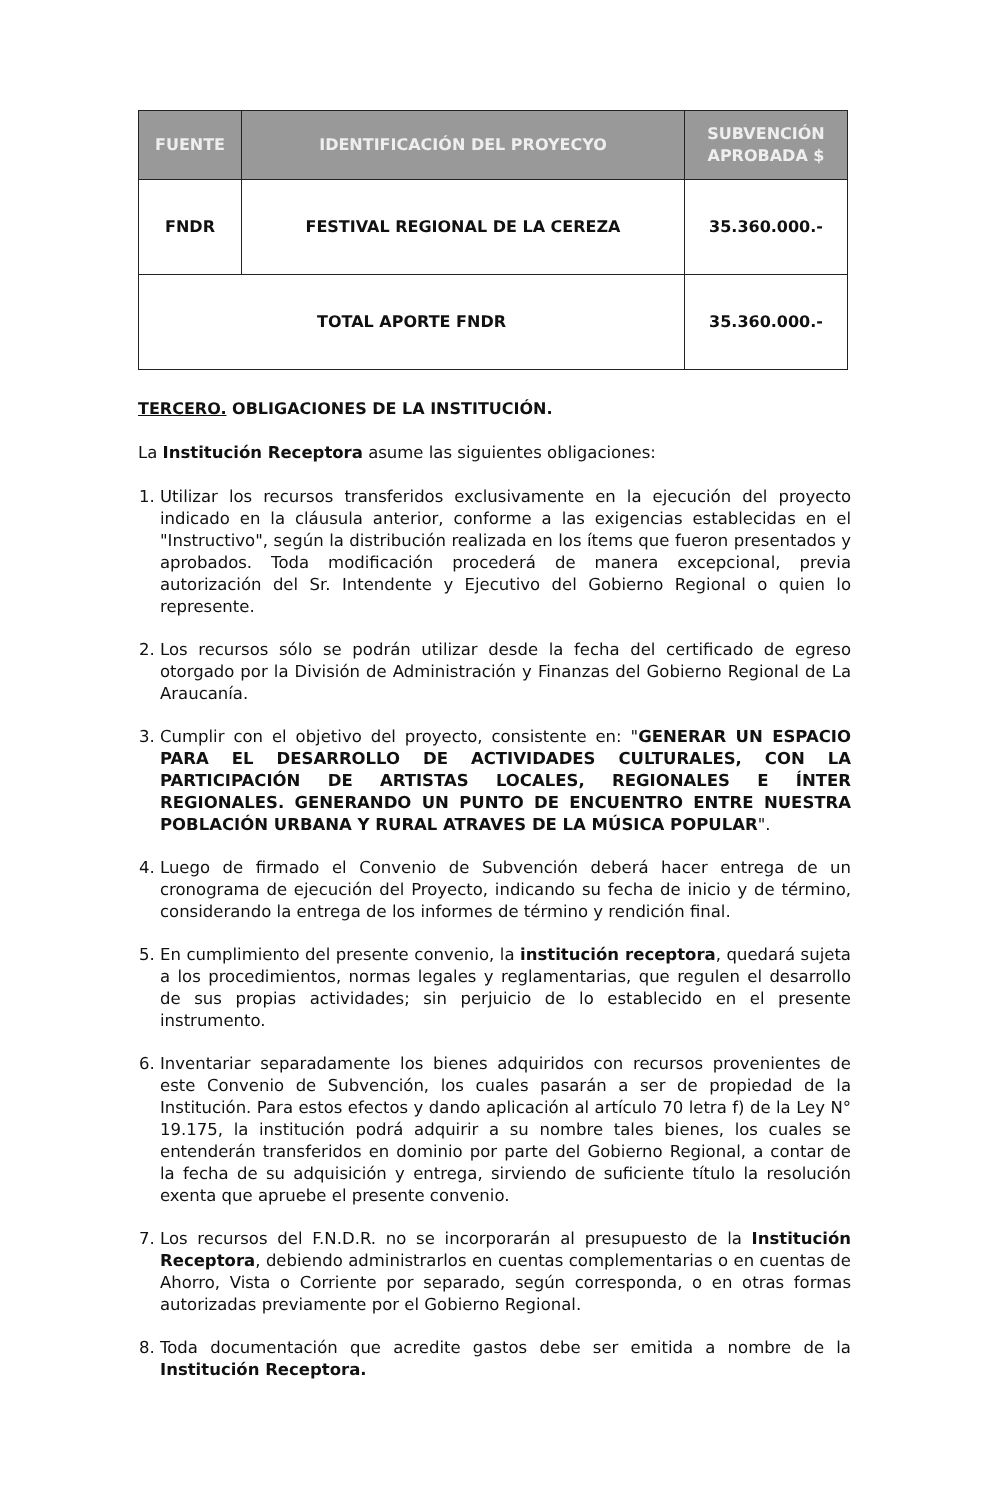| FUENTE | IDENTIFICACIÓN DEL PROYECYO | SUBVENCIÓN APROBADA $ |
| --- | --- | --- |
| FNDR | FESTIVAL REGIONAL DE LA CEREZA | 35.360.000.- |
| TOTAL APORTE FNDR | | 35.360.000.- |
TERCERO. OBLIGACIONES DE LA INSTITUCIÓN.
La Institución Receptora asume las siguientes obligaciones:
1. Utilizar los recursos transferidos exclusivamente en la ejecución del proyecto indicado en la cláusula anterior, conforme a las exigencias establecidas en el "Instructivo", según la distribución realizada en los ítems que fueron presentados y aprobados. Toda modificación procederá de manera excepcional, previa autorización del Sr. Intendente y Ejecutivo del Gobierno Regional o quien lo represente.
2. Los recursos sólo se podrán utilizar desde la fecha del certificado de egreso otorgado por la División de Administración y Finanzas del Gobierno Regional de La Araucanía.
3. Cumplir con el objetivo del proyecto, consistente en: "GENERAR UN ESPACIO PARA EL DESARROLLO DE ACTIVIDADES CULTURALES, CON LA PARTICIPACIÓN DE ARTISTAS LOCALES, REGIONALES E ÍNTER REGIONALES. GENERANDO UN PUNTO DE ENCUENTRO ENTRE NUESTRA POBLACIÓN URBANA Y RURAL ATRAVES DE LA MÚSICA POPULAR".
4. Luego de firmado el Convenio de Subvención deberá hacer entrega de un cronograma de ejecución del Proyecto, indicando su fecha de inicio y de término, considerando la entrega de los informes de término y rendición final.
5. En cumplimiento del presente convenio, la institución receptora, quedará sujeta a los procedimientos, normas legales y reglamentarias, que regulen el desarrollo de sus propias actividades; sin perjuicio de lo establecido en el presente instrumento.
6. Inventariar separadamente los bienes adquiridos con recursos provenientes de este Convenio de Subvención, los cuales pasarán a ser de propiedad de la Institución. Para estos efectos y dando aplicación al artículo 70 letra f) de la Ley N° 19.175, la institución podrá adquirir a su nombre tales bienes, los cuales se entenderán transferidos en dominio por parte del Gobierno Regional, a contar de la fecha de su adquisición y entrega, sirviendo de suficiente título la resolución exenta que apruebe el presente convenio.
7. Los recursos del F.N.D.R. no se incorporarán al presupuesto de la Institución Receptora, debiendo administrarlos en cuentas complementarias o en cuentas de Ahorro, Vista o Corriente por separado, según corresponda, o en otras formas autorizadas previamente por el Gobierno Regional.
8. Toda documentación que acredite gastos debe ser emitida a nombre de la Institución Receptora.